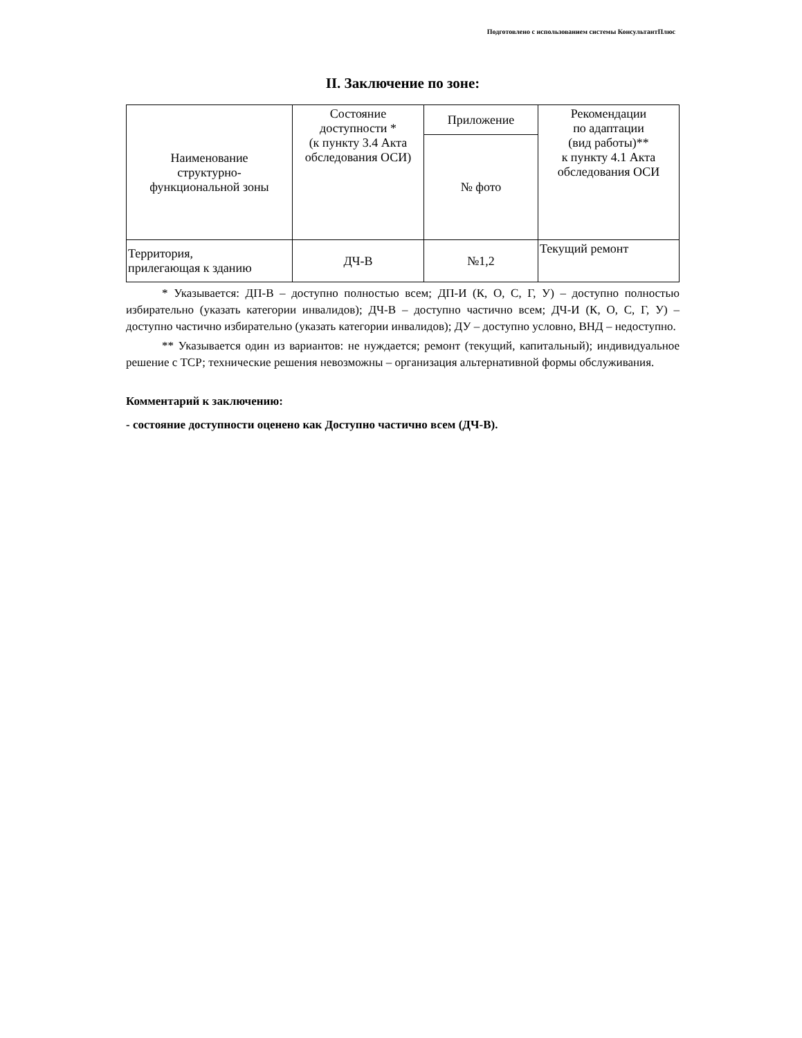Подготовлено с использованием системы КонсультантПлюс
II. Заключение по зоне:
| Наименование структурно- функциональной зоны | Состояние доступности * (к пункту 3.4 Акта обследования ОСИ) | Приложение | Рекомендации по адаптации (вид работы)** к пункту 4.1 Акта обследования ОСИ |
| --- | --- | --- | --- |
| | | № фото | |
| Территория, прилегающая к зданию | ДЧ-В | №1,2 | Текущий ремонт |
* Указывается: ДП-В – доступно полностью всем; ДП-И (К, О, С, Г, У) – доступно полностью избирательно (указать категории инвалидов); ДЧ-В – доступно частично всем; ДЧ-И (К, О, С, Г, У) – доступно частично избирательно (указать категории инвалидов); ДУ – доступно условно, ВНД – недоступно.
** Указывается один из вариантов: не нуждается; ремонт (текущий, капитальный); индивидуальное решение с ТСР; технические решения невозможны – организация альтернативной формы обслуживания.
Комментарий к заключению:
- состояние доступности оценено как Доступно частично всем (ДЧ-В).